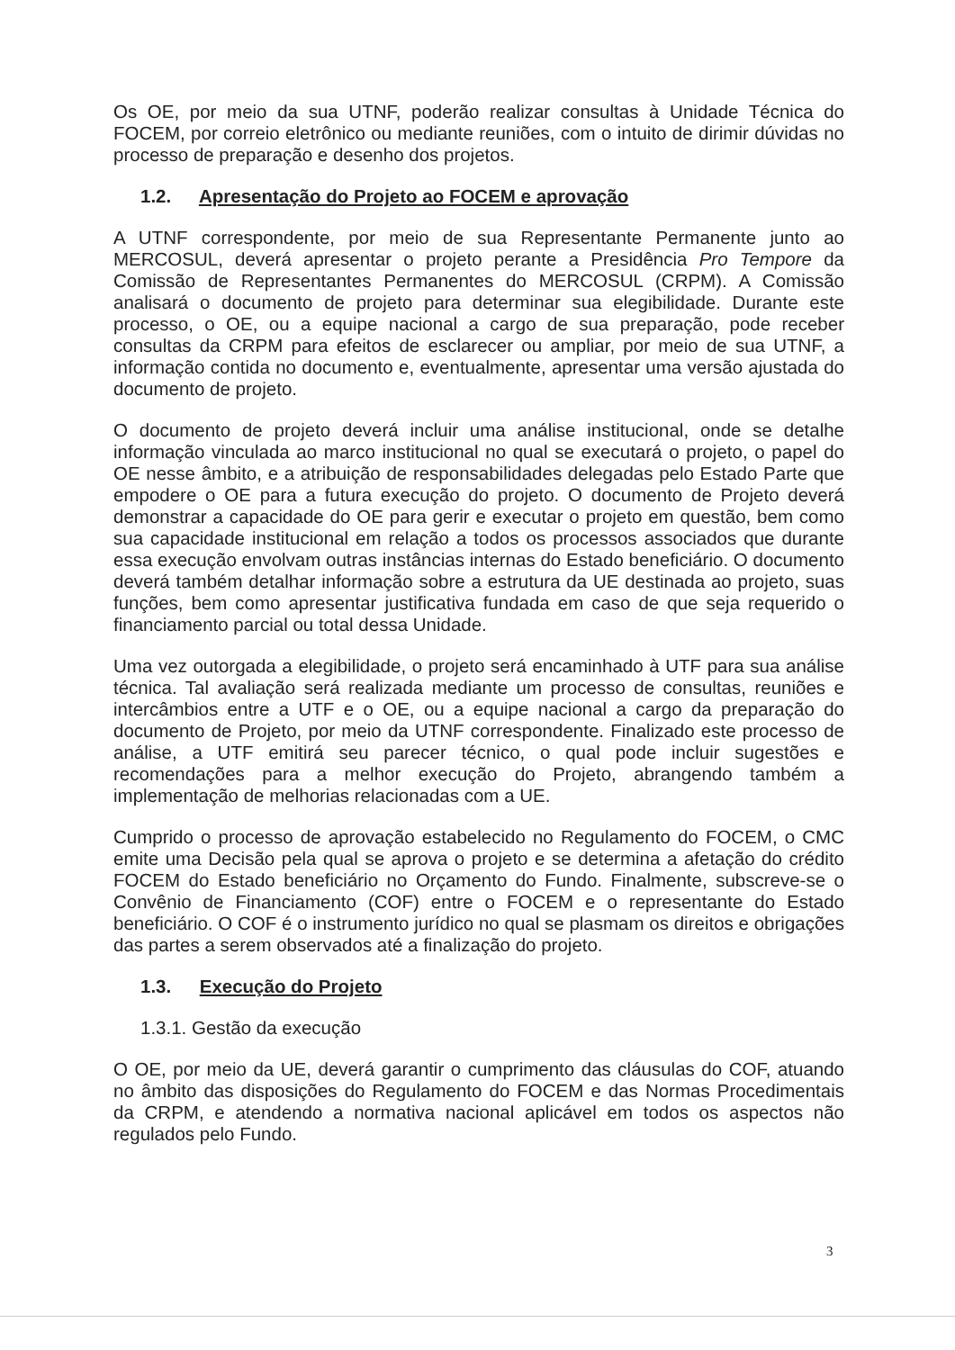Os OE, por meio da sua UTNF, poderão realizar consultas à Unidade Técnica do FOCEM, por correio eletrônico ou mediante reuniões, com o intuito de dirimir dúvidas no processo de preparação e desenho dos projetos.
1.2. Apresentação do Projeto ao FOCEM e aprovação
A UTNF correspondente, por meio de sua Representante Permanente junto ao MERCOSUL, deverá apresentar o projeto perante a Presidência Pro Tempore da Comissão de Representantes Permanentes do MERCOSUL (CRPM). A Comissão analisará o documento de projeto para determinar sua elegibilidade. Durante este processo, o OE, ou a equipe nacional a cargo de sua preparação, pode receber consultas da CRPM para efeitos de esclarecer ou ampliar, por meio de sua UTNF, a informação contida no documento e, eventualmente, apresentar uma versão ajustada do documento de projeto.
O documento de projeto deverá incluir uma análise institucional, onde se detalhe informação vinculada ao marco institucional no qual se executará o projeto, o papel do OE nesse âmbito, e a atribuição de responsabilidades delegadas pelo Estado Parte que empodere o OE para a futura execução do projeto. O documento de Projeto deverá demonstrar a capacidade do OE para gerir e executar o projeto em questão, bem como sua capacidade institucional em relação a todos os processos associados que durante essa execução envolvam outras instâncias internas do Estado beneficiário. O documento deverá também detalhar informação sobre a estrutura da UE destinada ao projeto, suas funções, bem como apresentar justificativa fundada em caso de que seja requerido o financiamento parcial ou total dessa Unidade.
Uma vez outorgada a elegibilidade, o projeto será encaminhado à UTF para sua análise técnica. Tal avaliação será realizada mediante um processo de consultas, reuniões e intercâmbios entre a UTF e o OE, ou a equipe nacional a cargo da preparação do documento de Projeto, por meio da UTNF correspondente. Finalizado este processo de análise, a UTF emitirá seu parecer técnico, o qual pode incluir sugestões e recomendações para a melhor execução do Projeto, abrangendo também a implementação de melhorias relacionadas com a UE.
Cumprido o processo de aprovação estabelecido no Regulamento do FOCEM, o CMC emite uma Decisão pela qual se aprova o projeto e se determina a afetação do crédito FOCEM do Estado beneficiário no Orçamento do Fundo. Finalmente, subscreve-se o Convênio de Financiamento (COF) entre o FOCEM e o representante do Estado beneficiário. O COF é o instrumento jurídico no qual se plasmam os direitos e obrigações das partes a serem observados até a finalização do projeto.
1.3. Execução do Projeto
1.3.1. Gestão da execução
O OE, por meio da UE, deverá garantir o cumprimento das cláusulas do COF, atuando no âmbito das disposições do Regulamento do FOCEM e das Normas Procedimentais da CRPM, e atendendo a normativa nacional aplicável em todos os aspectos não regulados pelo Fundo.
3